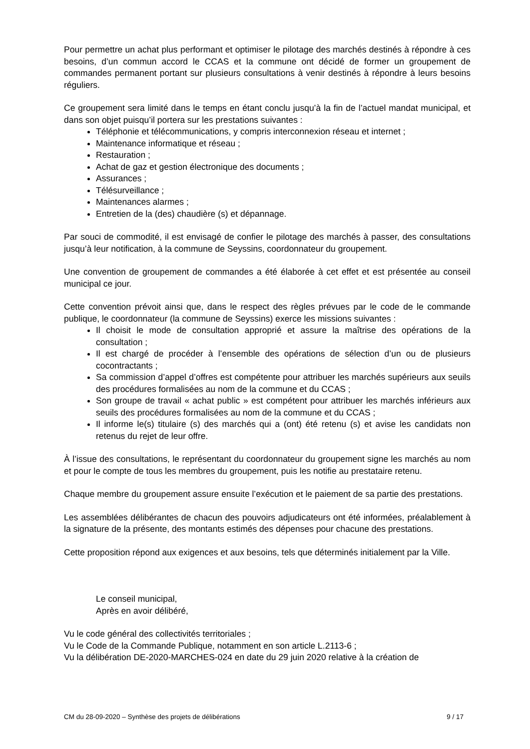Pour permettre un achat plus performant et optimiser le pilotage des marchés destinés à répondre à ces besoins, d’un commun accord le CCAS et la commune ont décidé de former un groupement de commandes permanent portant sur plusieurs consultations à venir destinés à répondre à leurs besoins réguliers.
Ce groupement sera limité dans le temps en étant conclu jusqu’à la fin de l’actuel mandat municipal, et dans son objet puisqu’il portera sur les prestations suivantes :
Téléphonie et télécommunications, y compris interconnexion réseau et internet ;
Maintenance informatique et réseau ;
Restauration ;
Achat de gaz et gestion électronique des documents ;
Assurances ;
Télésurveillance ;
Maintenances alarmes ;
Entretien de la (des) chaudière (s) et dépannage.
Par souci de commodité, il est envisagé de confier le pilotage des marchés à passer, des consultations jusqu’à leur notification, à la commune de Seyssins, coordonnateur du groupement.
Une convention de groupement de commandes a été élaborée à cet effet et est présentée au conseil municipal ce jour.
Cette convention prévoit ainsi que, dans le respect des règles prévues par le code de le commande publique, le coordonnateur (la commune de Seyssins) exerce les missions suivantes :
Il choisit le mode de consultation approprié et assure la maîtrise des opérations de la consultation ;
Il est chargé de procéder à l’ensemble des opérations de sélection d’un ou de plusieurs cocontractants ;
Sa commission d’appel d’offres est compétente pour attribuer les marchés supérieurs aux seuils des procédures formalisées au nom de la commune et du CCAS ;
Son groupe de travail « achat public » est compétent pour attribuer les marchés inférieurs aux seuils des procédures formalisées au nom de la commune et du CCAS ;
Il informe le(s) titulaire (s) des marchés qui a (ont) été retenu (s) et avise les candidats non retenus du rejet de leur offre.
À l’issue des consultations, le représentant du coordonnateur du groupement signe les marchés au nom et pour le compte de tous les membres du groupement, puis les notifie au prestataire retenu.
Chaque membre du groupement assure ensuite l’exécution et le paiement de sa partie des prestations.
Les assemblées délibérantes de chacun des pouvoirs adjudicateurs ont été informées, préalablement à la signature de la présente, des montants estimés des dépenses pour chacune des prestations.
Cette proposition répond aux exigences et aux besoins, tels que déterminés initialement par la Ville.
Le conseil municipal,
Après en avoir délibéré,
Vu le code général des collectivités territoriales ;
Vu le Code de la Commande Publique, notamment en son article L.2113-6 ;
Vu la délibération DE-2020-MARCHES-024 en date du 29 juin 2020 relative à la création de
CM du 28-09-2020 – Synthèse des projets de délibérations 9 / 17